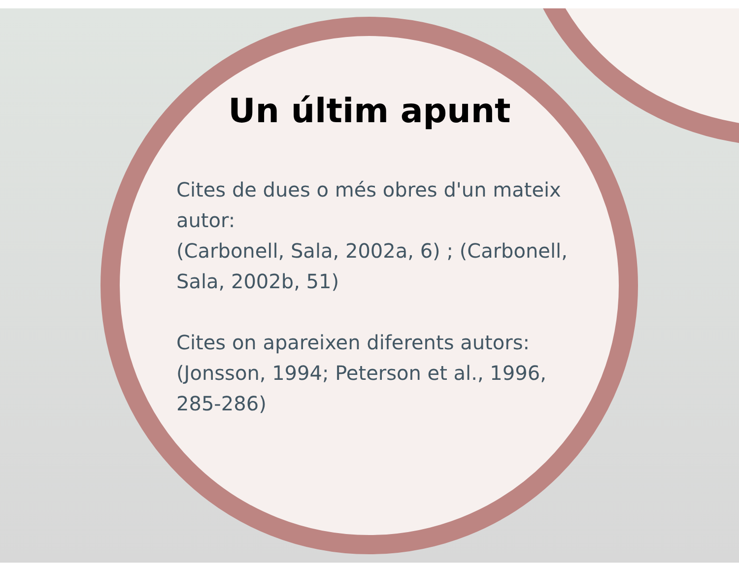Un últim apunt
Cites de dues o més obres d'un mateix autor:
(Carbonell, Sala, 2002a, 6) ; (Carbonell, Sala, 2002b, 51)
Cites on apareixen diferents autors: (Jonsson, 1994; Peterson et al., 1996, 285-286)